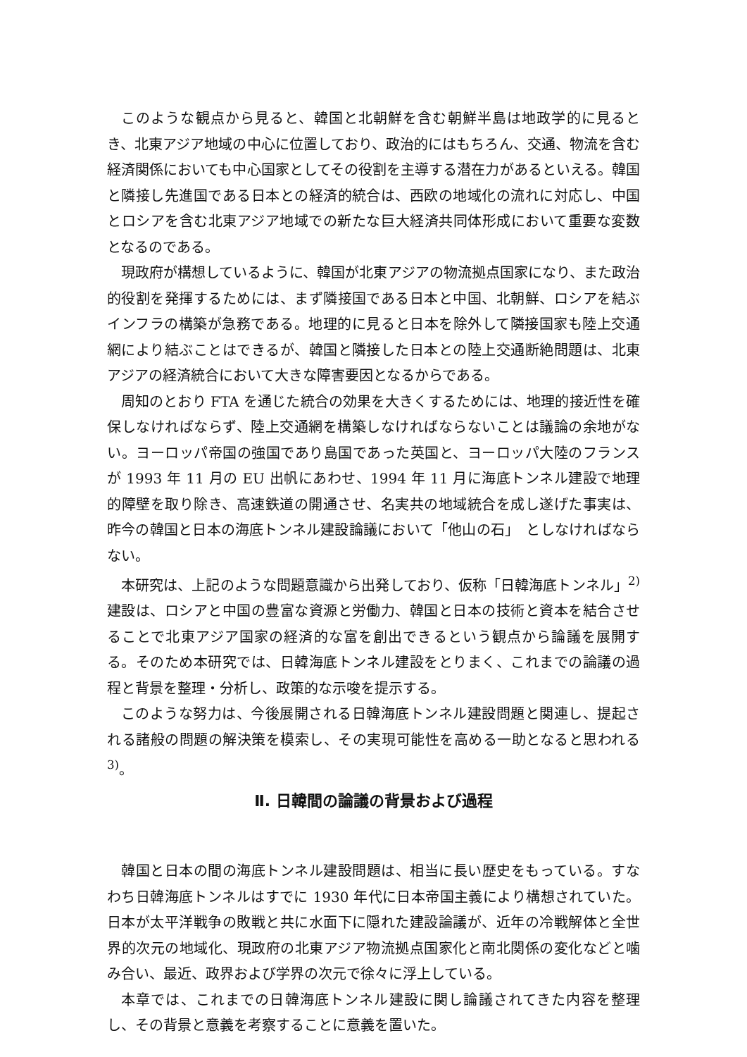このような観点から見ると、韓国と北朝鮮を含む朝鮮半島は地政学的に見るとき、北東アジア地域の中心に位置しており、政治的にはもちろん、交通、物流を含む経済関係においても中心国家としてその役割を主導する潜在力があるといえる。韓国と隣接し先進国である日本との経済的統合は、西欧の地域化の流れに対応し、中国とロシアを含む北東アジア地域での新たな巨大経済共同体形成において重要な変数となるのである。
現政府が構想しているように、韓国が北東アジアの物流拠点国家になり、また政治的役割を発揮するためには、まず隣接国である日本と中国、北朝鮮、ロシアを結ぶインフラの構築が急務である。地理的に見ると日本を除外して隣接国家も陸上交通網により結ぶことはできるが、韓国と隣接した日本との陸上交通断絶問題は、北東アジアの経済統合において大きな障害要因となるからである。
周知のとおり FTA を通じた統合の効果を大きくするためには、地理的接近性を確保しなければならず、陸上交通網を構築しなければならないことは議論の余地がない。ヨーロッパ帝国の強国であり島国であった英国と、ヨーロッパ大陸のフランスが 1993 年 11 月の EU 出帆にあわせ、1994 年 11 月に海底トンネル建設で地理的障壁を取り除き、高速鉄道の開通させ、名実共の地域統合を成し遂げた事実は、昨今の韓国と日本の海底トンネル建設論議において「他山の石」　としなければならない。
本研究は、上記のような問題意識から出発しており、仮称「日韓海底トンネル」<sup>2)</sup>建設は、ロシアと中国の豊富な資源と労働力、韓国と日本の技術と資本を結合させることで北東アジア国家の経済的な富を創出できるという観点から論議を展開する。そのため本研究では、日韓海底トンネル建設をとりまく、これまでの論議の過程と背景を整理・分析し、政策的な示唆を提示する。
このような努力は、今後展開される日韓海底トンネル建設問題と関連し、提起される諸般の問題の解決策を模索し、その実現可能性を高める一助となると思われる <sup>3)</sup>。
Ⅱ. 日韓間の論議の背景および過程
韓国と日本の間の海底トンネル建設問題は、相当に長い歴史をもっている。すなわち日韓海底トンネルはすでに 1930 年代に日本帝国主義により構想されていた。日本が太平洋戦争の敗戦と共に水面下に隠れた建設論議が、近年の冷戦解体と全世界的次元の地域化、現政府の北東アジア物流拠点国家化と南北関係の変化などと噛み合い、最近、政界および学界の次元で徐々に浮上している。
本章では、これまでの日韓海底トンネル建設に関し論議されてきた内容を整理し、その背景と意義を考察することに意義を置いた。